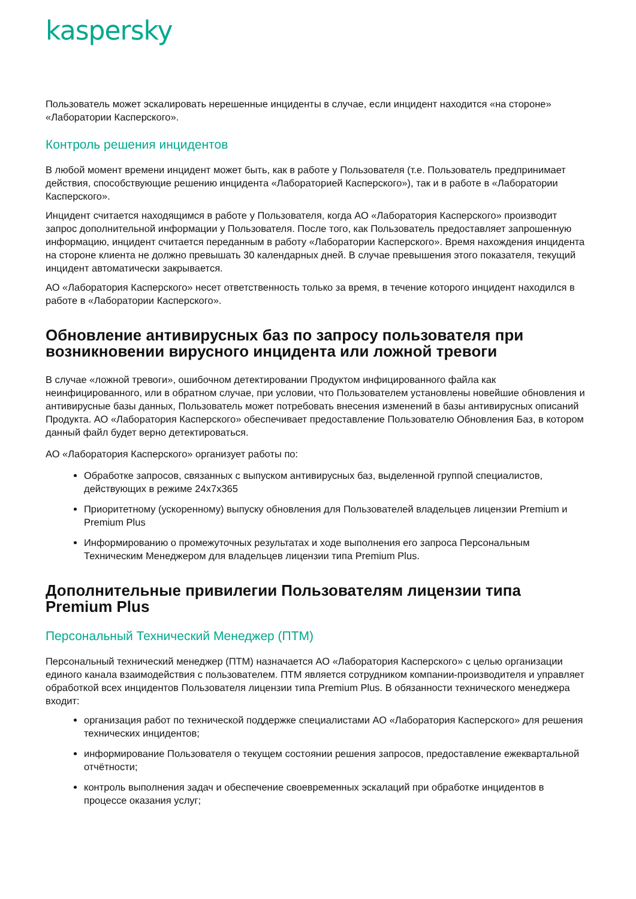kaspersky
Пользователь может эскалировать нерешенные инциденты в случае, если инцидент находится «на стороне» «Лаборатории Касперского».
Контроль решения инцидентов
В любой момент времени инцидент может быть, как в работе у Пользователя (т.е. Пользователь предпринимает действия, способствующие решению инцидента «Лабораторией Касперского»), так и в работе в «Лаборатории Касперского».
Инцидент считается находящимся в работе у Пользователя, когда АО «Лаборатория Касперского» производит запрос дополнительной информации у Пользователя. После того, как Пользователь предоставляет запрошенную информацию, инцидент считается переданным в работу «Лаборатории Касперского». Время нахождения инцидента на стороне клиента не должно превышать 30 календарных дней. В случае превышения этого показателя, текущий инцидент автоматически закрывается.
АО «Лаборатория Касперского» несет ответственность только за время, в течение которого инцидент находился в работе в «Лаборатории Касперского».
Обновление антивирусных баз по запросу пользователя при возникновении вирусного инцидента или ложной тревоги
В случае «ложной тревоги», ошибочном детектировании Продуктом инфицированного файла как неинфицированного, или в обратном случае, при условии, что Пользователем установлены новейшие обновления и антивирусные базы данных, Пользователь может потребовать внесения изменений в базы антивирусных описаний Продукта. АО «Лаборатория Касперского» обеспечивает предоставление Пользователю Обновления Баз, в котором данный файл будет верно детектироваться.
АО «Лаборатория Касперского» организует работы по:
Обработке запросов, связанных с выпуском антивирусных баз, выделенной группой специалистов, действующих в режиме 24x7x365
Приоритетному (ускоренному) выпуску обновления для Пользователей владельцев лицензии Premium и Premium Plus
Информированию о промежуточных результатах и ходе выполнения его запроса Персональным Техническим Менеджером для владельцев лицензии типа Premium Plus.
Дополнительные привилегии Пользователям лицензии типа Premium Plus
Персональный Технический Менеджер (ПТМ)
Персональный технический менеджер (ПТМ) назначается АО «Лаборатория Касперского» с целью организации единого канала взаимодействия с пользователем. ПТМ является сотрудником компании-производителя и управляет обработкой всех инцидентов Пользователя лицензии типа Premium Plus. В обязанности технического менеджера входит:
организация работ по технической поддержке специалистами АО «Лаборатория Касперского» для решения технических инцидентов;
информирование Пользователя о текущем состоянии решения запросов, предоставление ежеквартальной отчётности;
контроль выполнения задач и обеспечение своевременных эскалаций при обработке инцидентов в процессе оказания услуг;